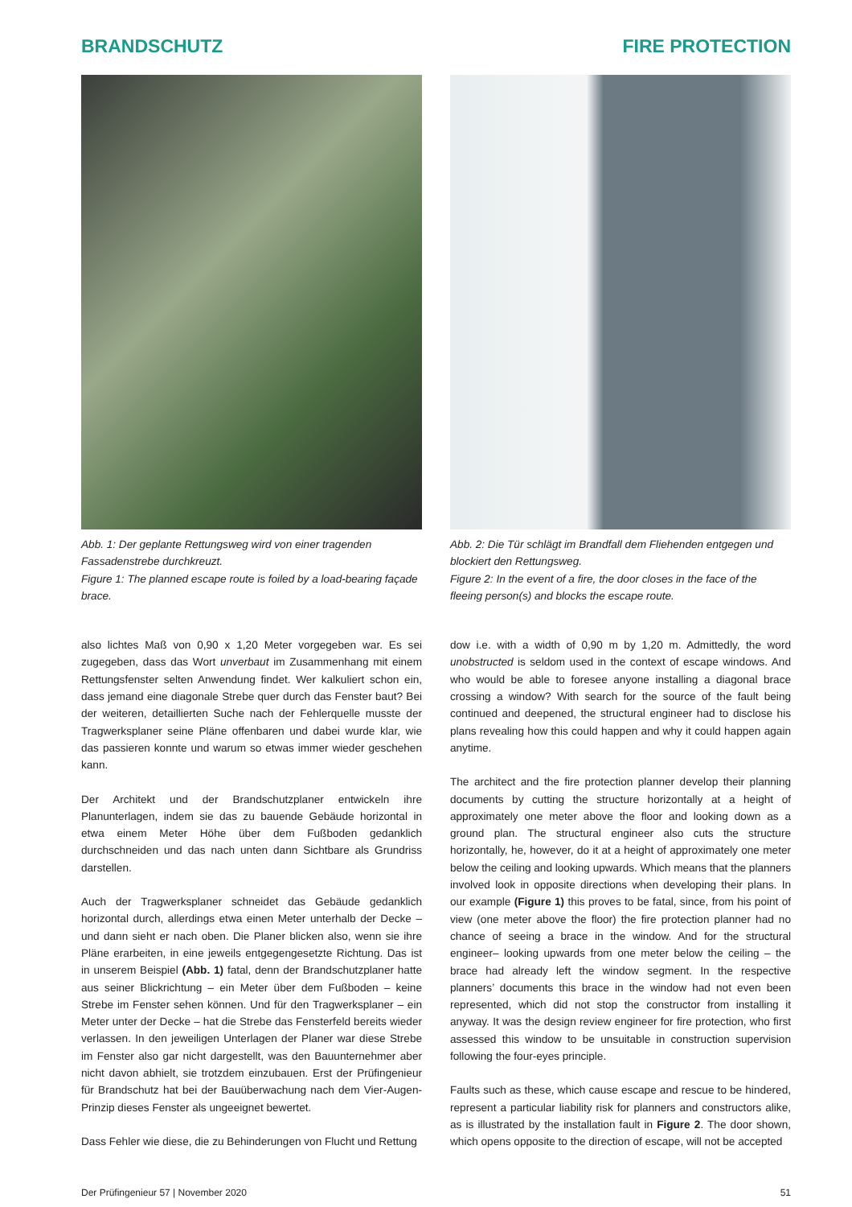BRANDSCHUTZ FIRE PROTECTION
Abb. 1: Der geplante Rettungsweg wird von einer tragenden Fassadenstrebe durchkreuzt.
Figure 1: The planned escape route is foiled by a load-bearing façade brace.
also lichtes Maß von 0,90 x 1,20 Meter vorgegeben war. Es sei zugegeben, dass das Wort unverbaut im Zusammenhang mit einem Rettungsfenster selten Anwendung findet. Wer kalkuliert schon ein, dass jemand eine diagonale Strebe quer durch das Fenster baut? Bei der weiteren, detaillierten Suche nach der Fehlerquelle musste der Tragwerksplaner seine Pläne offenbaren und dabei wurde klar, wie das passieren konnte und warum so etwas immer wieder geschehen kann.
Der Architekt und der Brandschutzplaner entwickeln ihre Planunterlagen, indem sie das zu bauende Gebäude horizontal in etwa einem Meter Höhe über dem Fußboden gedanklich durchschneiden und das nach unten dann Sichtbare als Grundriss darstellen.
Auch der Tragwerksplaner schneidet das Gebäude gedanklich horizontal durch, allerdings etwa einen Meter unterhalb der Decke – und dann sieht er nach oben. Die Planer blicken also, wenn sie ihre Pläne erarbeiten, in eine jeweils entgegengesetzte Richtung. Das ist in unserem Beispiel (Abb. 1) fatal, denn der Brandschutzplaner hatte aus seiner Blickrichtung – ein Meter über dem Fußboden – keine Strebe im Fenster sehen können. Und für den Tragwerksplaner – ein Meter unter der Decke – hat die Strebe das Fensterfeld bereits wieder verlassen. In den jeweiligen Unterlagen der Planer war diese Strebe im Fenster also gar nicht dargestellt, was den Bauunternehmer aber nicht davon abhielt, sie trotzdem einzubauen. Erst der Prüfingenieur für Brandschutz hat bei der Bauüberwachung nach dem Vier-Augen-Prinzip dieses Fenster als ungeeignet bewertet.
Dass Fehler wie diese, die zu Behinderungen von Flucht und Rettung
Abb. 2: Die Tür schlägt im Brandfall dem Fliehenden entgegen und blockiert den Rettungsweg.
Figure 2: In the event of a fire, the door closes in the face of the fleeing person(s) and blocks the escape route.
dow i.e. with a width of 0,90 m by 1,20 m. Admittedly, the word unobstructed is seldom used in the context of escape windows. And who would be able to foresee anyone installing a diagonal brace crossing a window? With search for the source of the fault being continued and deepened, the structural engineer had to disclose his plans revealing how this could happen and why it could happen again anytime.
The architect and the fire protection planner develop their planning documents by cutting the structure horizontally at a height of approximately one meter above the floor and looking down as a ground plan. The structural engineer also cuts the structure horizontally, he, however, do it at a height of approximately one meter below the ceiling and looking upwards. Which means that the planners involved look in opposite directions when developing their plans. In our example (Figure 1) this proves to be fatal, since, from his point of view (one meter above the floor) the fire protection planner had no chance of seeing a brace in the window. And for the structural engineer– looking upwards from one meter below the ceiling – the brace had already left the window segment. In the respective planners’ documents this brace in the window had not even been represented, which did not stop the constructor from installing it anyway. It was the design review engineer for fire protection, who first assessed this window to be unsuitable in construction supervision following the four-eyes principle.
Faults such as these, which cause escape and rescue to be hindered, represent a particular liability risk for planners and constructors alike, as is illustrated by the installation fault in Figure 2. The door shown, which opens opposite to the direction of escape, will not be accepted
Der Prüfingenieur 57 | November 2020 51